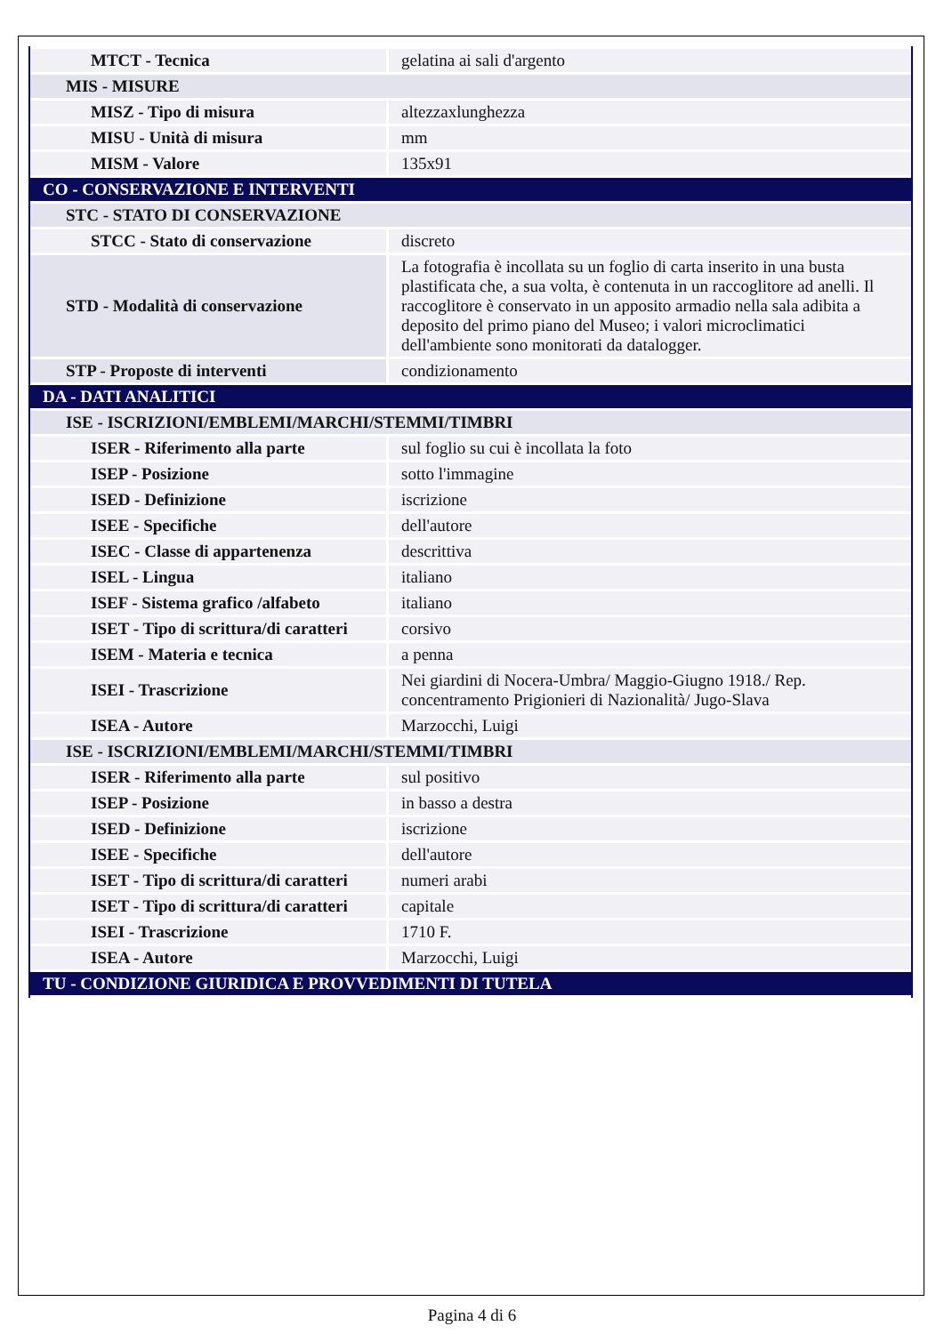| MTCT - Tecnica | gelatina ai sali d'argento |
| MIS - MISURE | |
| MISZ - Tipo di misura | altezzaxlunghezza |
| MISU - Unità di misura | mm |
| MISM - Valore | 135x91 |
| CO - CONSERVAZIONE E INTERVENTI | |
| STC - STATO DI CONSERVAZIONE | |
| STCC - Stato di conservazione | discreto |
| STD - Modalità di conservazione | La fotografia è incollata su un foglio di carta inserito in una busta plastificata che, a sua volta, è contenuta in un raccoglitore ad anelli. Il raccoglitore è conservato in un apposito armadio nella sala adibita a deposito del primo piano del Museo; i valori microclimatici dell'ambiente sono monitorati da datalogger. |
| STP - Proposte di interventi | condizionamento |
| DA - DATI ANALITICI | |
| ISE - ISCRIZIONI/EMBLEMI/MARCHI/STEMMI/TIMBRI | |
| ISER - Riferimento alla parte | sul foglio su cui è incollata la foto |
| ISEP - Posizione | sotto l'immagine |
| ISED - Definizione | iscrizione |
| ISEE - Specifiche | dell'autore |
| ISEC - Classe di appartenenza | descrittiva |
| ISEL - Lingua | italiano |
| ISEF - Sistema grafico /alfabeto | italiano |
| ISET - Tipo di scrittura/di caratteri | corsivo |
| ISEM - Materia e tecnica | a penna |
| ISEI - Trascrizione | Nei giardini di Nocera-Umbra/ Maggio-Giugno 1918./ Rep. concentramento Prigionieri di Nazionalità/ Jugo-Slava |
| ISEA - Autore | Marzocchi, Luigi |
| ISE - ISCRIZIONI/EMBLEMI/MARCHI/STEMMI/TIMBRI | |
| ISER - Riferimento alla parte | sul positivo |
| ISEP - Posizione | in basso a destra |
| ISED - Definizione | iscrizione |
| ISEE - Specifiche | dell'autore |
| ISET - Tipo di scrittura/di caratteri | numeri arabi |
| ISET - Tipo di scrittura/di caratteri | capitale |
| ISEI - Trascrizione | 1710 F. |
| ISEA - Autore | Marzocchi, Luigi |
| TU - CONDIZIONE GIURIDICA E PROVVEDIMENTI DI TUTELA | |
Pagina 4 di 6